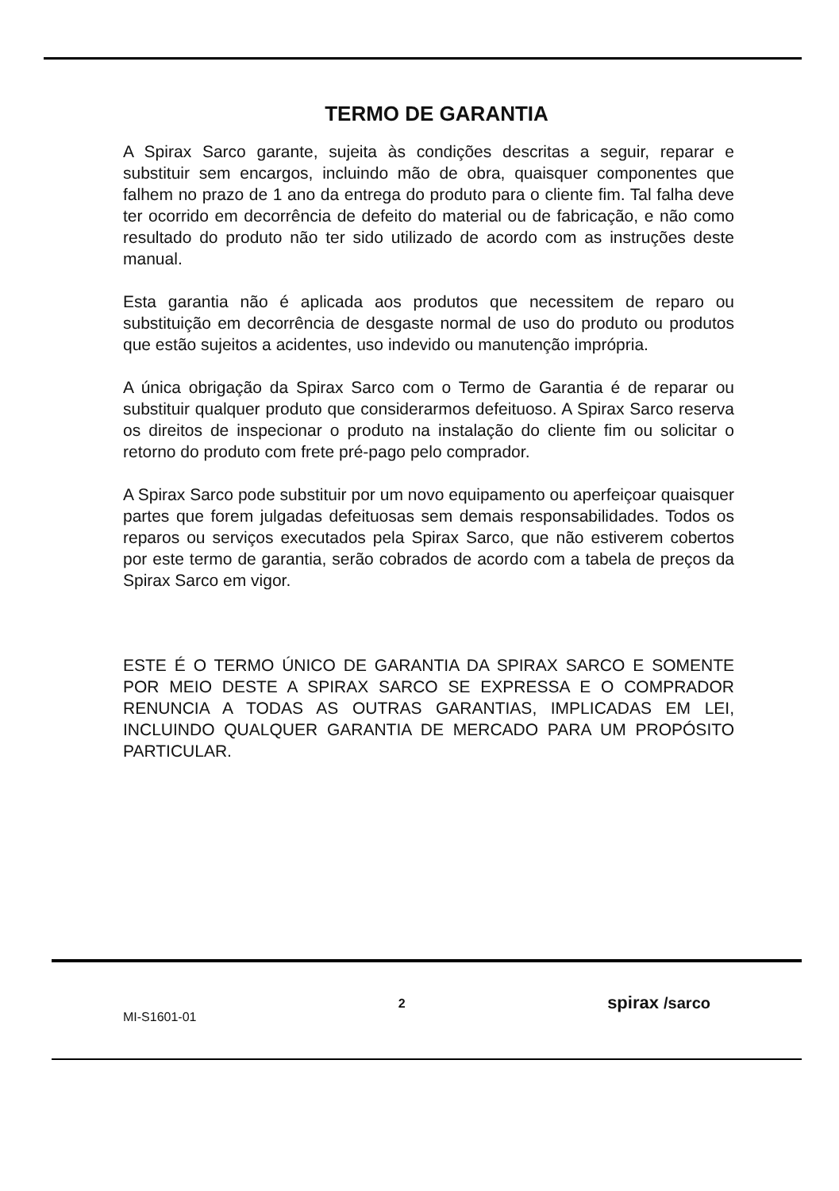TERMO DE GARANTIA
A Spirax Sarco garante, sujeita às condições descritas a seguir, reparar e substituir sem encargos, incluindo mão de obra, quaisquer componentes que falhem no prazo de 1 ano da entrega do produto para o cliente fim. Tal falha deve ter ocorrido em decorrência de defeito do material ou de fabricação, e não como resultado do produto não ter sido utilizado de acordo com as instruções deste manual.
Esta garantia não é aplicada aos produtos que necessitem de reparo ou substituição em decorrência de desgaste normal de uso do produto ou produtos que estão sujeitos a acidentes, uso indevido ou manutenção imprópria.
A única obrigação da Spirax Sarco com o Termo de Garantia é de reparar ou substituir qualquer produto que considerarmos defeituoso. A Spirax Sarco reserva os direitos de inspecionar o produto na instalação do cliente fim ou solicitar o retorno do produto com frete pré-pago pelo comprador.
A Spirax Sarco pode substituir por um novo equipamento ou aperfeiçoar quaisquer partes que forem julgadas defeituosas sem demais responsabilidades. Todos os reparos ou serviços executados pela Spirax Sarco, que não estiverem cobertos por este termo de garantia, serão cobrados de acordo com a tabela de preços da Spirax Sarco em vigor.
ESTE É O TERMO ÚNICO DE GARANTIA DA SPIRAX SARCO E SOMENTE POR MEIO DESTE A SPIRAX SARCO SE EXPRESSA E O COMPRADOR RENUNCIA A TODAS AS OUTRAS GARANTIAS, IMPLICADAS EM LEI, INCLUINDO QUALQUER GARANTIA DE MERCADO PARA UM PROPÓSITO PARTICULAR.
MI-S1601-01
2
spirax /sarco